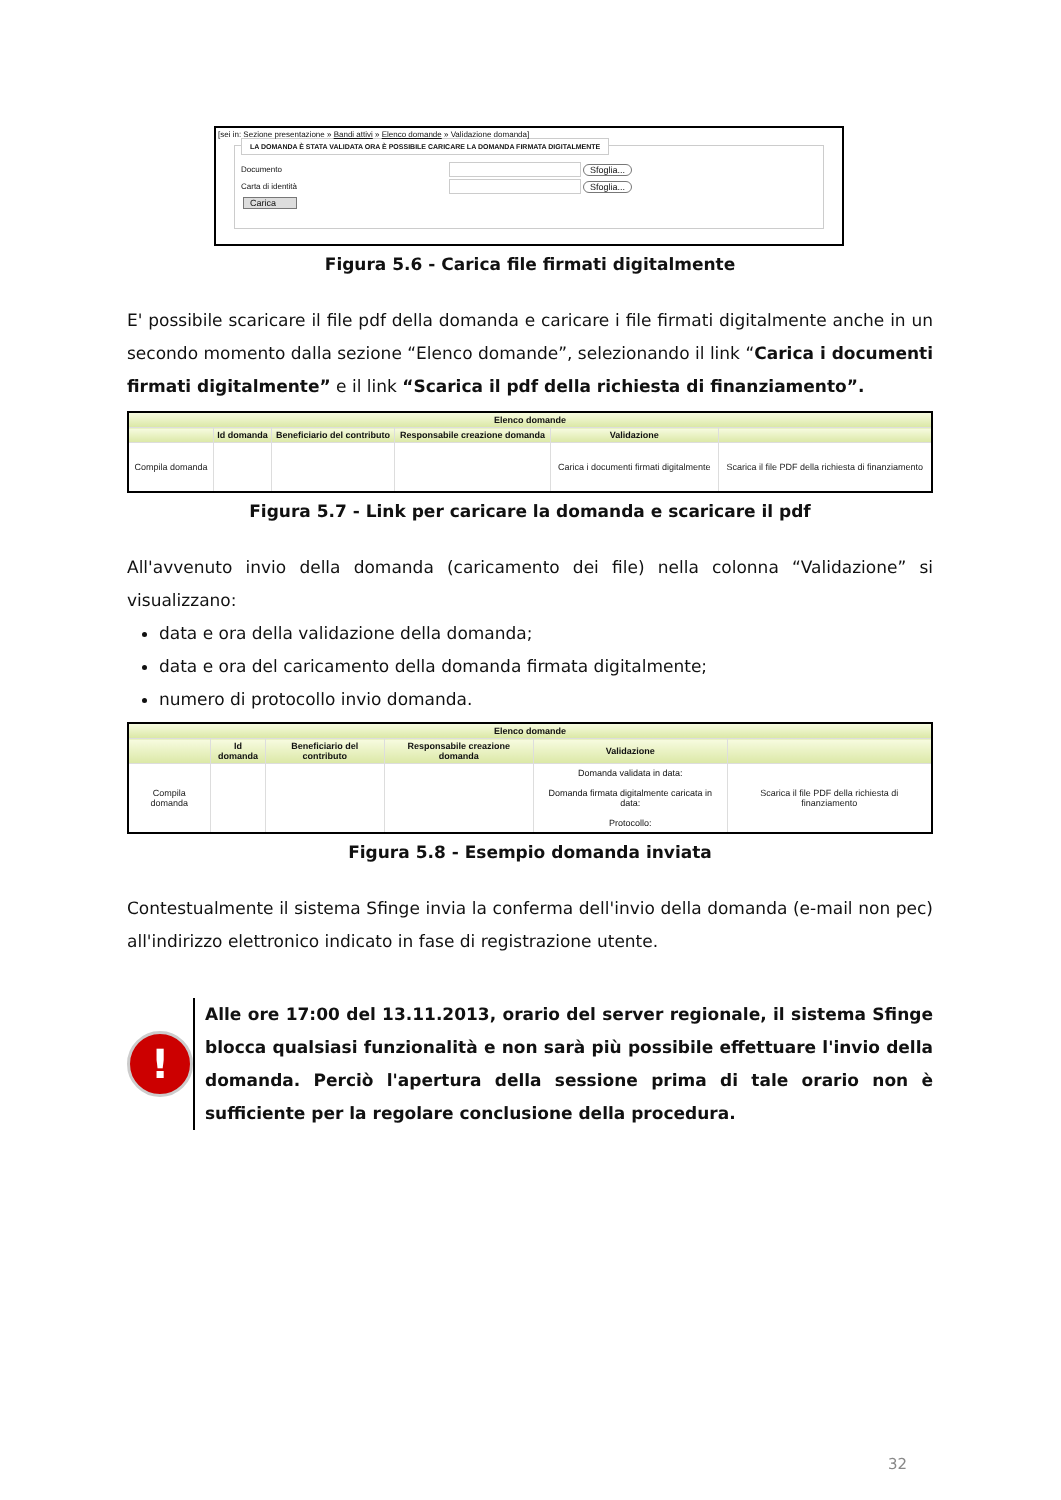[sei in: Sezione presentazione » Bandi attivi » Elenco domande » Validazione domanda]
LA DOMANDA È STATA VALIDATA ORA È POSSIBILE CARICARE LA DOMANDA FIRMATA DIGITALMENTE
Documento Sfoglia...
Carta di identità Sfoglia...
Carica
Figura 5.6 - Carica file firmati digitalmente
E' possibile scaricare il file pdf della domanda e caricare i file firmati digitalmente anche in un secondo momento dalla sezione “Elenco domande”, selezionando il link “Carica i documenti firmati digitalmente” e il link “Scarica il pdf della richiesta di finanziamento”.
| Elenco domande | | | | | |
| --- | --- | --- | --- | --- | --- |
| | Id domanda | Beneficiario del contributo | Responsabile creazione domanda | Validazione | |
| Compila domanda | | | | Carica i documenti firmati digitalmente | Scarica il file PDF della richiesta di finanziamento |
Figura 5.7 - Link per caricare la domanda e scaricare il pdf
All'avvenuto invio della domanda (caricamento dei file) nella colonna “Validazione” si visualizzano:
data e ora della validazione della domanda;
data e ora del caricamento della domanda firmata digitalmente;
numero di protocollo invio domanda.
| Elenco domande | | | | | |
| --- | --- | --- | --- | --- | --- |
| | Id domanda | Beneficiario del contributo | Responsabile creazione domanda | Validazione | |
| Compila domanda | | | | Domanda validata in data: Domanda firmata digitalmente caricata in data: Protocollo: | Scarica il file PDF della richiesta di finanziamento |
Figura 5.8 - Esempio domanda inviata
Contestualmente il sistema Sfinge invia la conferma dell'invio della domanda (e-mail non pec) all'indirizzo elettronico indicato in fase di registrazione utente.
!
Alle ore 17:00 del 13.11.2013, orario del server regionale, il sistema Sfinge blocca qualsiasi funzionalità e non sarà più possibile effettuare l'invio della domanda. Perciò l'apertura della sessione prima di tale orario non è sufficiente per la regolare conclusione della procedura.
32